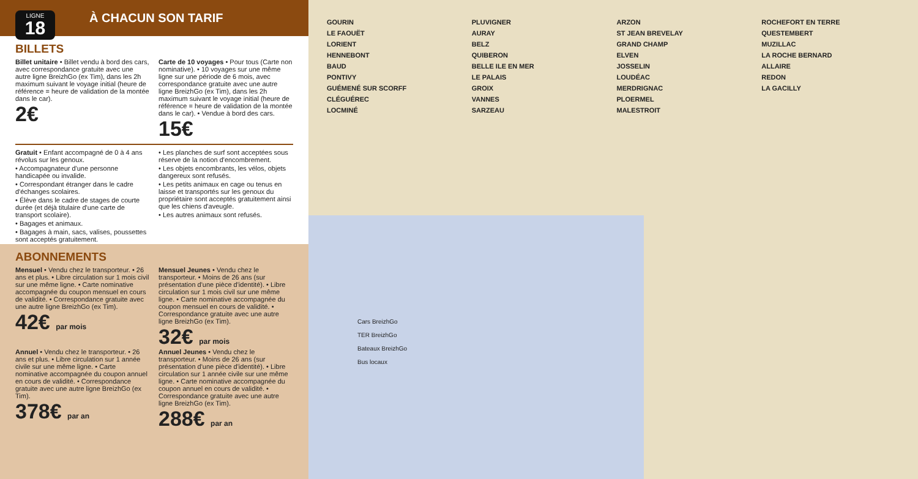LIGNE
18
À CHACUN SON TARIF
BILLETS
Billet unitaire • Billet vendu à bord des cars, avec correspondance gratuite avec une autre ligne BreizhGo (ex Tim), dans les 2h maximum suivant le voyage initial (heure de référence = heure de validation de la montée dans le car).
2€
Carte de 10 voyages • Pour tous (Carte non nominative). • 10 voyages sur une même ligne sur une période de 6 mois, avec correspondance gratuite avec une autre ligne BreizhGo (ex Tim), dans les 2h maximum suivant le voyage initial (heure de référence = heure de validation de la montée dans le car). • Vendue à bord des cars.
15€
Gratuit • Enfant accompagné de 0 à 4 ans révolus sur les genoux.
• Accompagnateur d'une personne handicapée ou invalide.
• Correspondant étranger dans le cadre d'échanges scolaires.
• Élève dans le cadre de stages de courte durée (et déjà titulaire d'une carte de transport scolaire).
• Bagages et animaux.
• Bagages à main, sacs, valises, poussettes sont acceptés gratuitement.
• Les planches de surf sont acceptées sous réserve de la notion d'encombrement.
• Les objets encombrants, les vélos, objets dangereux sont refusés.
• Les petits animaux en cage ou tenus en laisse et transportés sur les genoux du propriétaire sont acceptés gratuitement ainsi que les chiens d'aveugle.
• Les autres animaux sont refusés.
ABONNEMENTS
Mensuel • Vendu chez le transporteur. • 26 ans et plus. • Libre circulation sur 1 mois civil sur une même ligne. • Carte nominative accompagnée du coupon mensuel en cours de validité. • Correspondance gratuite avec une autre ligne BreizhGo (ex Tim).
42€ par mois
Mensuel Jeunes • Vendu chez le transporteur. • Moins de 26 ans (sur présentation d'une pièce d'identité). • Libre circulation sur 1 mois civil sur une même ligne. • Carte nominative accompagnée du coupon mensuel en cours de validité. • Correspondance gratuite avec une autre ligne BreizhGo (ex Tim).
32€ par mois
Annuel • Vendu chez le transporteur. • 26 ans et plus. • Libre circulation sur 1 année civile sur une même ligne. • Carte nominative accompagnée du coupon annuel en cours de validité. • Correspondance gratuite avec une autre ligne BreizhGo (ex Tim).
378€ par an
Annuel Jeunes • Vendu chez le transporteur. • Moins de 26 ans (sur présentation d'une pièce d'identité). • Libre circulation sur 1 année civile sur une même ligne. • Carte nominative accompagnée du coupon annuel en cours de validité. • Correspondance gratuite avec une autre ligne BreizhGo (ex Tim).
288€ par an
GOURIN
LE FAOUËT
LORIENT
HENNEBONT
BAUD
PONTIVY
GUÉMENÉ SUR SCORFF
CLÉGUÉREC
LOCMINÉ
PLUVIGNER
AURAY
BELZ
QUIBERON
BELLE ILE EN MER
LE PALAIS
GROIX
VANNES
SARZEAU
ARZON
ST JEAN BREVELAY
GRAND CHAMP
ELVEN
JOSSELIN
LOUDÉAC
MERDRIGNAC
PLOERMEL
MALESTROIT
ROCHEFORT EN TERRE
QUESTEMBERT
MUZILLAC
LA ROCHE BERNARD
ALLAIRE
REDON
LA GACILLY
Cars BreizhGo
TER BreizhGo
Bateaux BreizhGo
Bus locaux